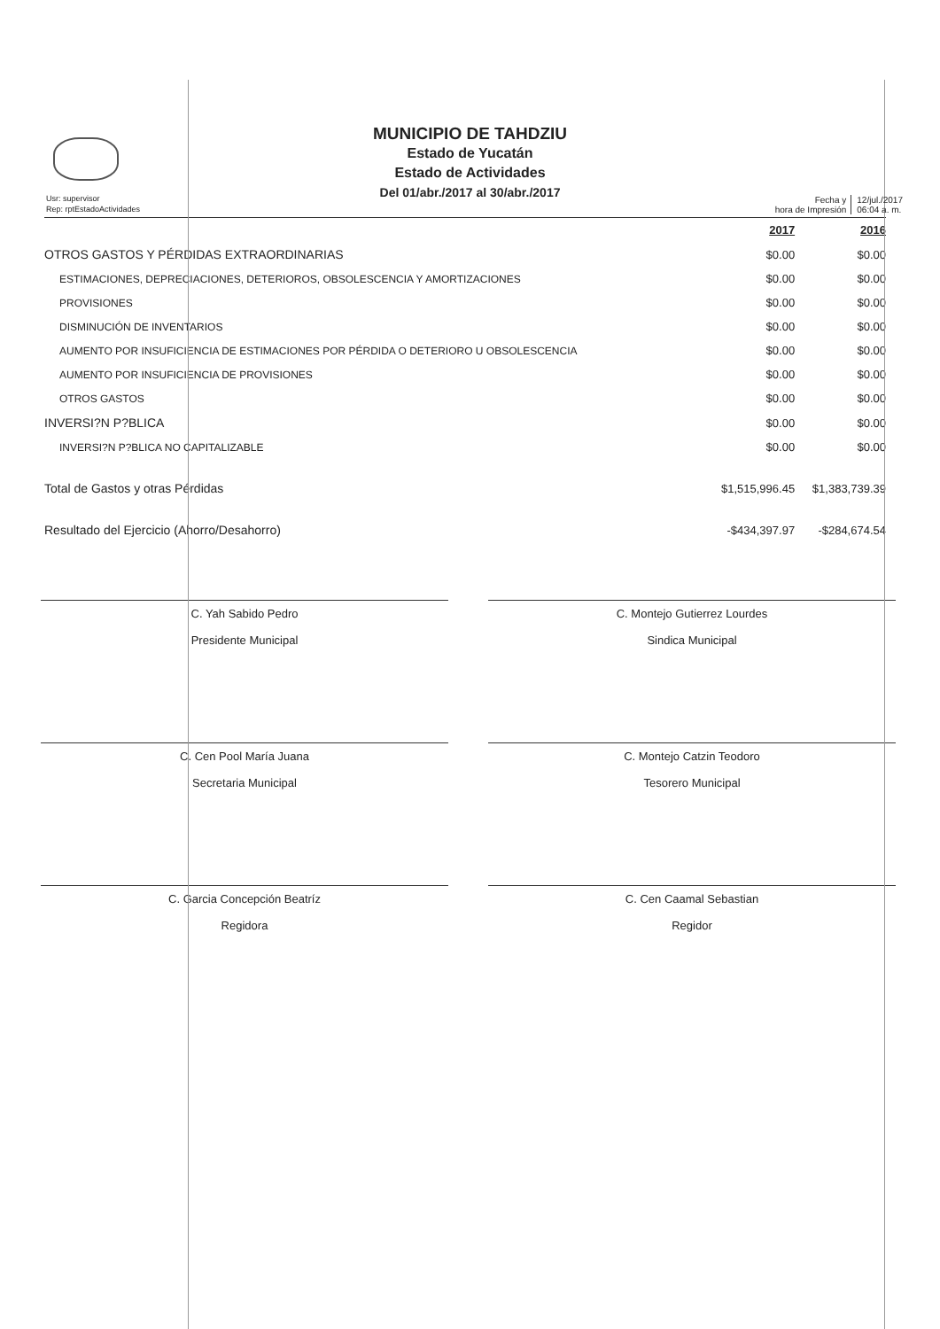Usr: supervisor
Rep: rptEstadoActividades
MUNICIPIO DE TAHDZIU
Estado de Yucatán
Estado de Actividades
Del 01/abr./2017 al 30/abr./2017
Fecha y
hora de Impresión
12/jul./2017
06:04 a. m.
| | 2017 | 2016 |
| --- | --- | --- |
| OTROS GASTOS Y PÉRDIDAS EXTRAORDINARIAS | $0.00 | $0.00 |
| ESTIMACIONES, DEPRECIACIONES, DETERIOROS, OBSOLESCENCIA Y AMORTIZACIONES | $0.00 | $0.00 |
| PROVISIONES | $0.00 | $0.00 |
| DISMINUCIÓN DE INVENTARIOS | $0.00 | $0.00 |
| AUMENTO POR INSUFICIENCIA DE ESTIMACIONES POR PÉRDIDA O DETERIORO U OBSOLESCENCIA | $0.00 | $0.00 |
| AUMENTO POR INSUFICIENCIA DE PROVISIONES | $0.00 | $0.00 |
| OTROS GASTOS | $0.00 | $0.00 |
| INVERSI?N P?BLICA | $0.00 | $0.00 |
| INVERSI?N P?BLICA NO CAPITALIZABLE | $0.00 | $0.00 |
| Total de Gastos y otras Pérdidas | $1,515,996.45 | $1,383,739.39 |
| Resultado del Ejercicio (Ahorro/Desahorro) | -$434,397.97 | -$284,674.54 |
C. Yah Sabido Pedro
Presidente Municipal
C. Montejo Gutierrez Lourdes
Sindica Municipal
C. Cen Pool María Juana
Secretaria Municipal
C. Montejo Catzin Teodoro
Tesorero Municipal
C. Garcia Concepción Beatríz
Regidora
C. Cen Caamal Sebastian
Regidor